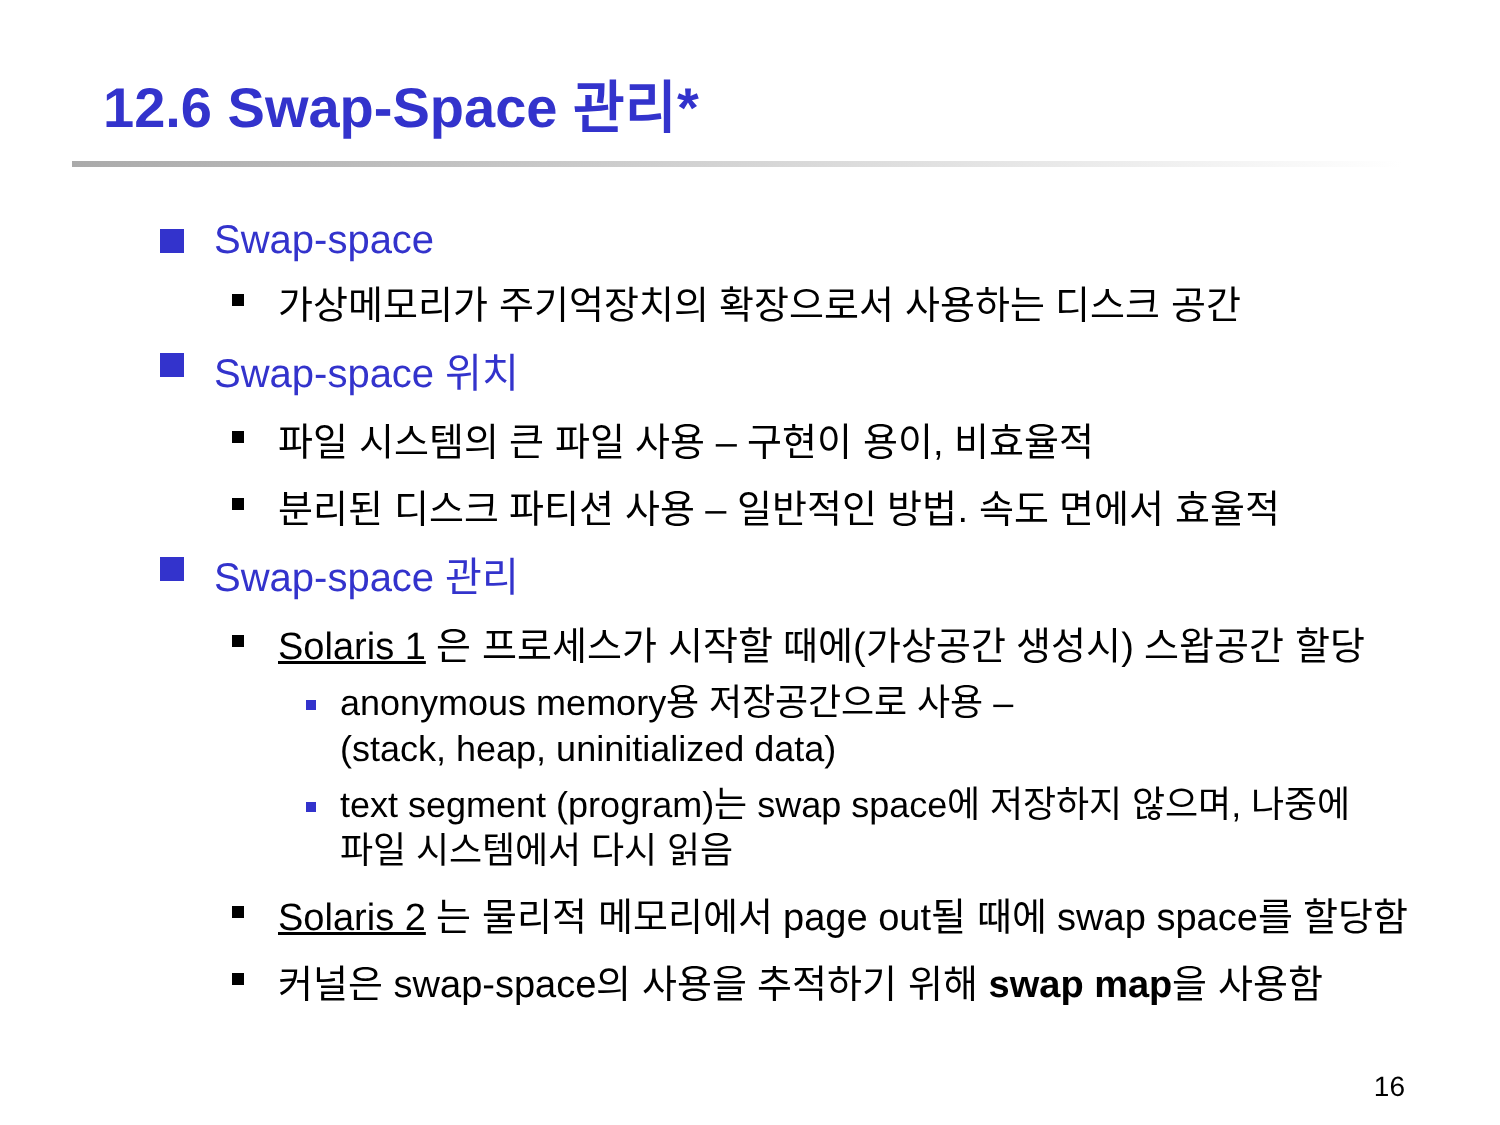12.6 Swap-Space 관리*
Swap-space
가상메모리가 주기억장치의 확장으로서 사용하는 디스크 공간
Swap-space 위치
파일 시스템의 큰 파일 사용 – 구현이 용이, 비효율적
분리된 디스크 파티션 사용 – 일반적인 방법. 속도 면에서 효율적
Swap-space 관리
Solaris 1 은 프로세스가 시작할 때에(가상공간 생성시) 스왑공간 할당
anonymous memory용 저장공간으로 사용 –
(stack, heap, uninitialized data)
text segment (program)는 swap space에 저장하지 않으며, 나중에
파일 시스템에서 다시 읽음
Solaris 2 는 물리적 메모리에서 page out될 때에 swap space를 할당함
커널은 swap-space의 사용을 추적하기 위해 swap map을 사용함
16